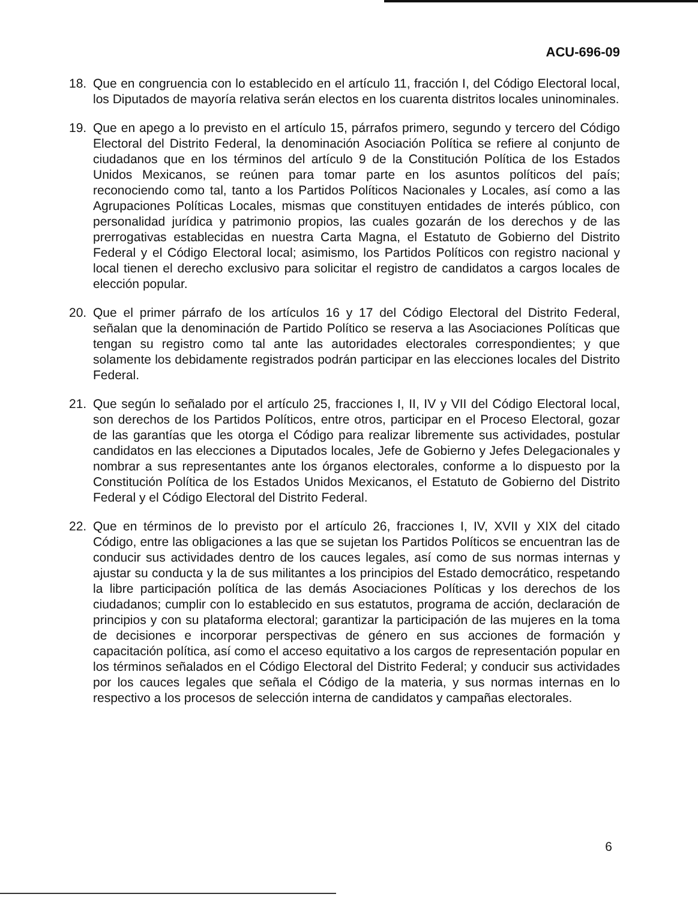ACU-696-09
18. Que en congruencia con lo establecido en el artículo 11, fracción I, del Código Electoral local, los Diputados de mayoría relativa serán electos en los cuarenta distritos locales uninominales.
19. Que en apego a lo previsto en el artículo 15, párrafos primero, segundo y tercero del Código Electoral del Distrito Federal, la denominación Asociación Política se refiere al conjunto de ciudadanos que en los términos del artículo 9 de la Constitución Política de los Estados Unidos Mexicanos, se reúnen para tomar parte en los asuntos políticos del país; reconociendo como tal, tanto a los Partidos Políticos Nacionales y Locales, así como a las Agrupaciones Políticas Locales, mismas que constituyen entidades de interés público, con personalidad jurídica y patrimonio propios, las cuales gozarán de los derechos y de las prerrogativas establecidas en nuestra Carta Magna, el Estatuto de Gobierno del Distrito Federal y el Código Electoral local; asimismo, los Partidos Políticos con registro nacional y local tienen el derecho exclusivo para solicitar el registro de candidatos a cargos locales de elección popular.
20. Que el primer párrafo de los artículos 16 y 17 del Código Electoral del Distrito Federal, señalan que la denominación de Partido Político se reserva a las Asociaciones Políticas que tengan su registro como tal ante las autoridades electorales correspondientes; y que solamente los debidamente registrados podrán participar en las elecciones locales del Distrito Federal.
21. Que según lo señalado por el artículo 25, fracciones I, II, IV y VII del Código Electoral local, son derechos de los Partidos Políticos, entre otros, participar en el Proceso Electoral, gozar de las garantías que les otorga el Código para realizar libremente sus actividades, postular candidatos en las elecciones a Diputados locales, Jefe de Gobierno y Jefes Delegacionales y nombrar a sus representantes ante los órganos electorales, conforme a lo dispuesto por la Constitución Política de los Estados Unidos Mexicanos, el Estatuto de Gobierno del Distrito Federal y el Código Electoral del Distrito Federal.
22. Que en términos de lo previsto por el artículo 26, fracciones I, IV, XVII y XIX del citado Código, entre las obligaciones a las que se sujetan los Partidos Políticos se encuentran las de conducir sus actividades dentro de los cauces legales, así como de sus normas internas y ajustar su conducta y la de sus militantes a los principios del Estado democrático, respetando la libre participación política de las demás Asociaciones Políticas y los derechos de los ciudadanos; cumplir con lo establecido en sus estatutos, programa de acción, declaración de principios y con su plataforma electoral; garantizar la participación de las mujeres en la toma de decisiones e incorporar perspectivas de género en sus acciones de formación y capacitación política, así como el acceso equitativo a los cargos de representación popular en los términos señalados en el Código Electoral del Distrito Federal; y conducir sus actividades por los cauces legales que señala el Código de la materia, y sus normas internas en lo respectivo a los procesos de selección interna de candidatos y campañas electorales.
6